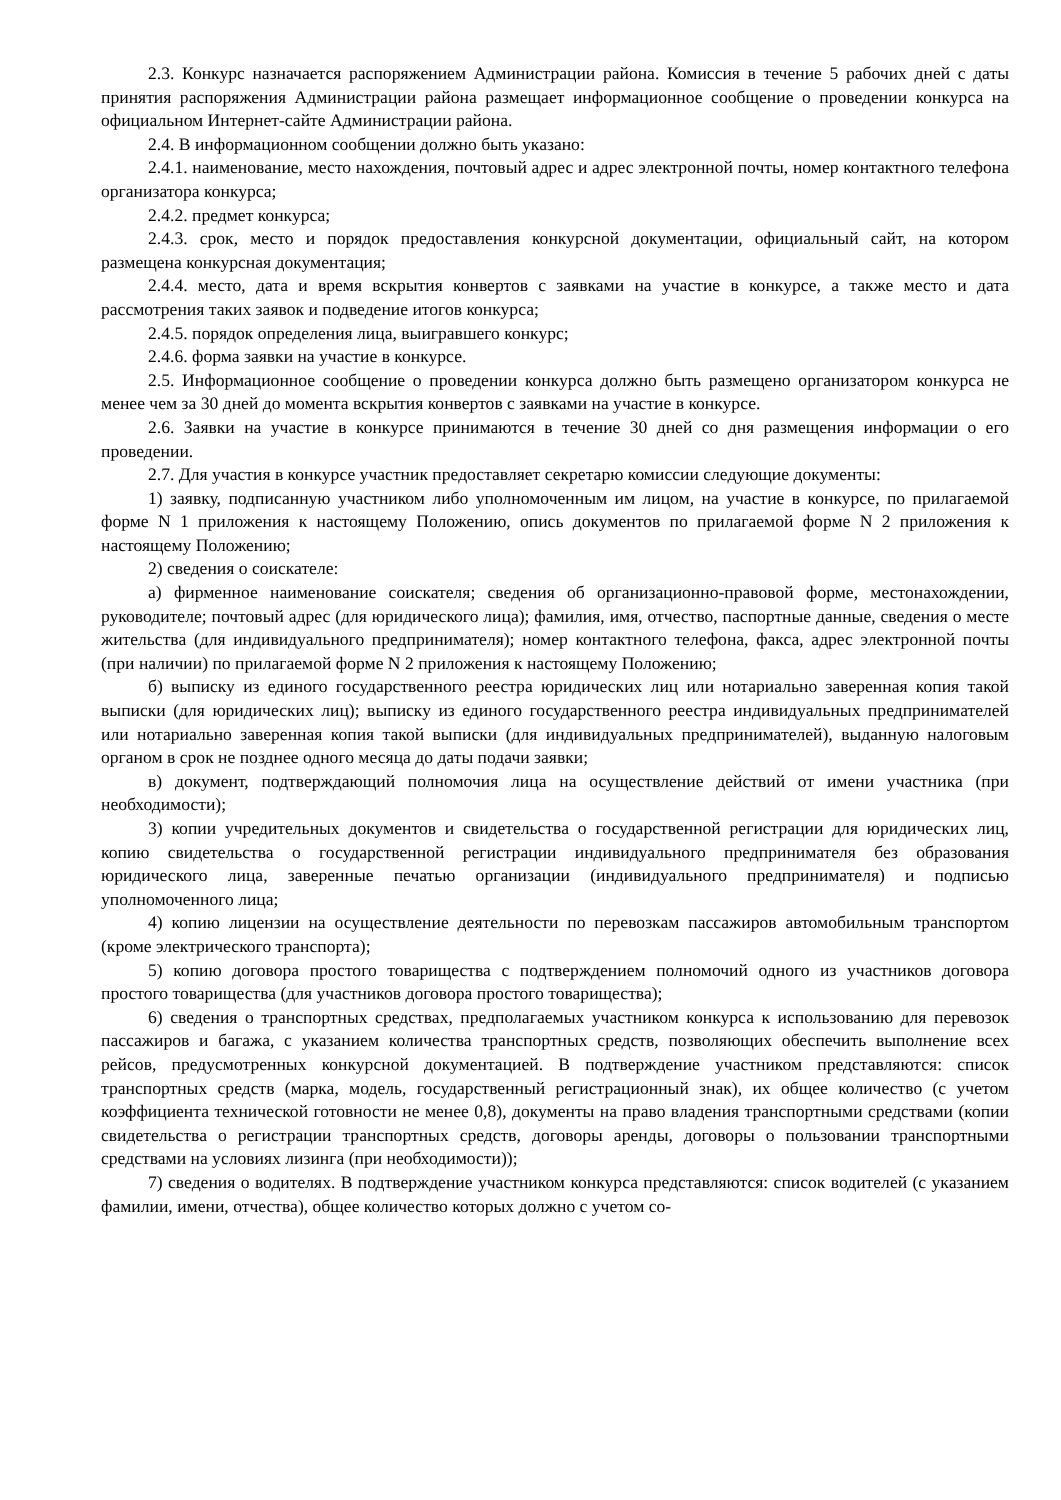2.3. Конкурс назначается распоряжением Администрации района. Комиссия в течение 5 рабочих дней с даты принятия распоряжения Администрации района размещает информационное сообщение о проведении конкурса на официальном Интернет-сайте Администрации района.
2.4. В информационном сообщении должно быть указано:
2.4.1. наименование, место нахождения, почтовый адрес и адрес электронной почты, номер контактного телефона организатора конкурса;
2.4.2. предмет конкурса;
2.4.3. срок, место и порядок предоставления конкурсной документации, официальный сайт, на котором размещена конкурсная документация;
2.4.4. место, дата и время вскрытия конвертов с заявками на участие в конкурсе, а также место и дата рассмотрения таких заявок и подведение итогов конкурса;
2.4.5. порядок определения лица, выигравшего конкурс;
2.4.6. форма заявки на участие в конкурсе.
2.5. Информационное сообщение о проведении конкурса должно быть размещено организатором конкурса не менее чем за 30 дней до момента вскрытия конвертов с заявками на участие в конкурсе.
2.6. Заявки на участие в конкурсе принимаются в течение 30 дней со дня размещения информации о его проведении.
2.7. Для участия в конкурсе участник предоставляет секретарю комиссии следующие документы:
1) заявку, подписанную участником либо уполномоченным им лицом, на участие в конкурсе, по прилагаемой форме N 1 приложения к настоящему Положению, опись документов по прилагаемой форме N 2 приложения к настоящему Положению;
2) сведения о соискателе:
а) фирменное наименование соискателя; сведения об организационно-правовой форме, местонахождении, руководителе; почтовый адрес (для юридического лица); фамилия, имя, отчество, паспортные данные, сведения о месте жительства (для индивидуального предпринимателя); номер контактного телефона, факса, адрес электронной почты (при наличии) по прилагаемой форме N 2 приложения к настоящему Положению;
б) выписку из единого государственного реестра юридических лиц или нотариально заверенная копия такой выписки (для юридических лиц); выписку из единого государственного реестра индивидуальных предпринимателей или нотариально заверенная копия такой выписки (для индивидуальных предпринимателей), выданную налоговым органом в срок не позднее одного месяца до даты подачи заявки;
в) документ, подтверждающий полномочия лица на осуществление действий от имени участника (при необходимости);
3) копии учредительных документов и свидетельства о государственной регистрации для юридических лиц, копию свидетельства о государственной регистрации индивидуального предпринимателя без образования юридического лица, заверенные печатью организации (индивидуального предпринимателя) и подписью уполномоченного лица;
4) копию лицензии на осуществление деятельности по перевозкам пассажиров автомобильным транспортом (кроме электрического транспорта);
5) копию договора простого товарищества с подтверждением полномочий одного из участников договора простого товарищества (для участников договора простого товарищества);
6) сведения о транспортных средствах, предполагаемых участником конкурса к использованию для перевозок пассажиров и багажа, с указанием количества транспортных средств, позволяющих обеспечить выполнение всех рейсов, предусмотренных конкурсной документацией. В подтверждение участником представляются: список транспортных средств (марка, модель, государственный регистрационный знак), их общее количество (с учетом коэффициента технической готовности не менее 0,8), документы на право владения транспортными средствами (копии свидетельства о регистрации транспортных средств, договоры аренды, договоры о пользовании транспортными средствами на условиях лизинга (при необходимости));
7) сведения о водителях. В подтверждение участником конкурса представляются: список водителей (с указанием фамилии, имени, отчества), общее количество которых должно с учетом со-